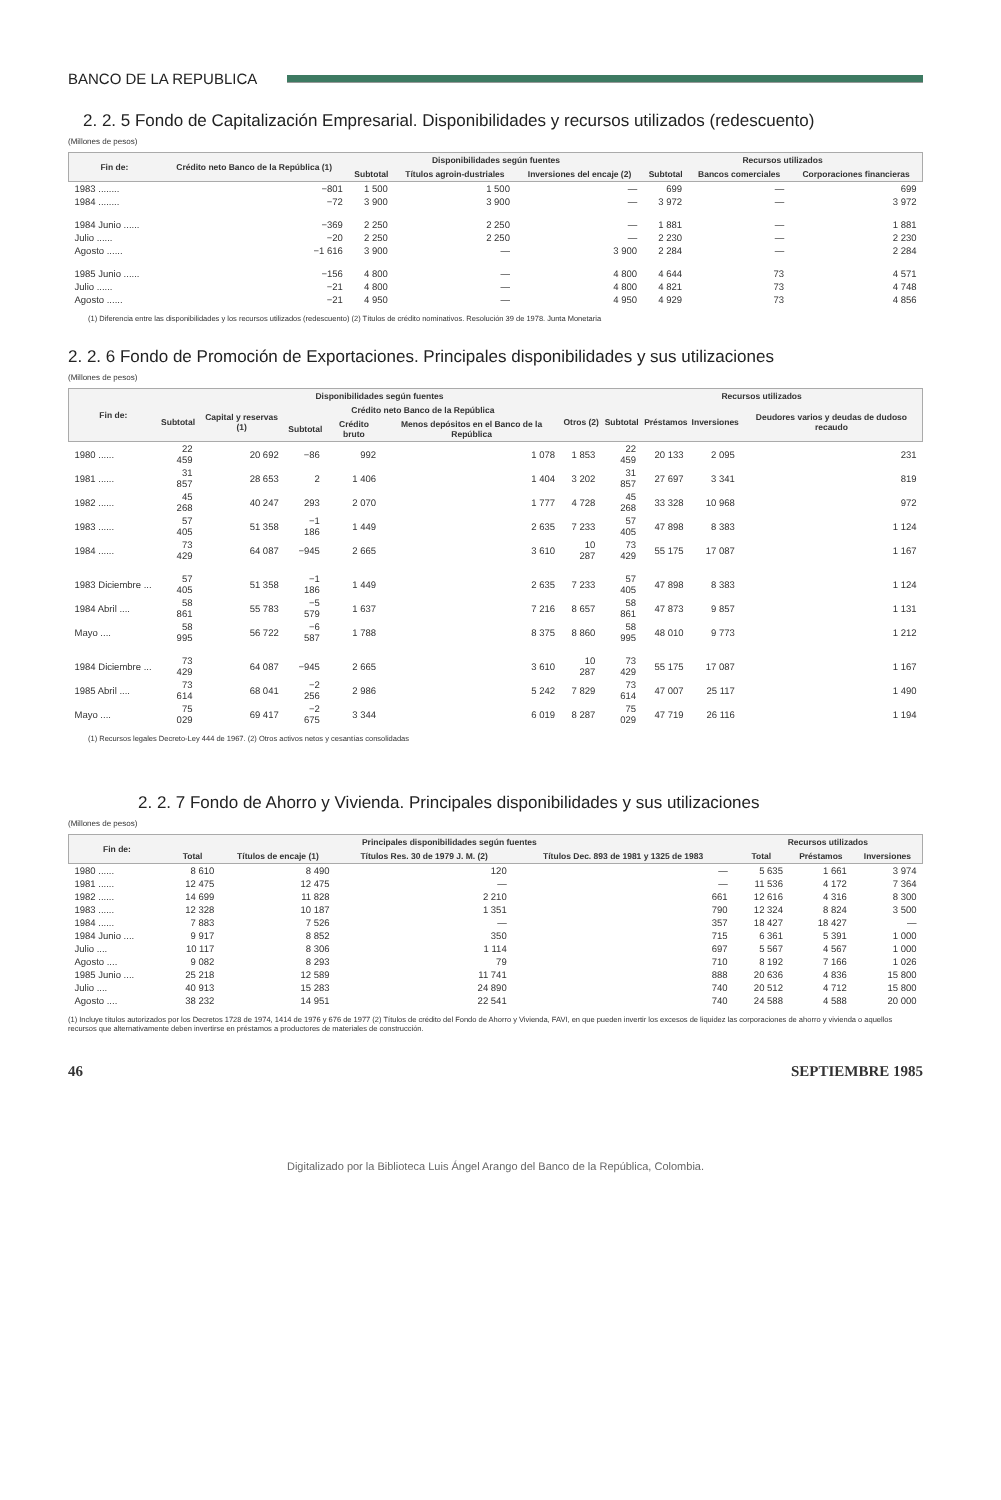BANCO DE LA REPUBLICA
2. 2. 5 Fondo de Capitalización Empresarial. Disponibilidades y recursos utilizados (redescuento)
(Millones de pesos)
| Fin de: | Crédito neto Banco de la República (1) | Disponibilidades según fuentes | | | Recursos utilizados | | |
| --- | --- | --- | --- | --- | --- | --- | --- |
| | | Subtotal | Títulos agroin-dustriales | Inversiones del encaje (2) | Subtotal | Bancos comerciales | Corporaciones financieras |
| 1983 ........ | −801 | 1 500 | 1 500 | — | 699 | — | 699 |
| 1984 ........ | −72 | 3 900 | 3 900 | — | 3 972 | — | 3 972 |
| 1984 Junio ...... | −369 | 2 250 | 2 250 | — | 1 881 | — | 1 881 |
| Julio ...... | −20 | 2 250 | 2 250 | — | 2 230 | — | 2 230 |
| Agosto ...... | −1 616 | 3 900 | — | 3 900 | 2 284 | — | 2 284 |
| 1985 Junio ...... | −156 | 4 800 | — | 4 800 | 4 644 | 73 | 4 571 |
| Julio ...... | −21 | 4 800 | — | 4 800 | 4 821 | 73 | 4 748 |
| Agosto ...... | −21 | 4 950 | — | 4 950 | 4 929 | 73 | 4 856 |
(1) Diferencia entre las disponibilidades y los recursos utilizados (redescuento) (2) Títulos de crédito nominativos. Resolución 39 de 1978. Junta Monetaria
2. 2. 6 Fondo de Promoción de Exportaciones. Principales disponibilidades y sus utilizaciones
(Millones de pesos)
| Fin de: | Disponibilidades según fuentes | | | | | | Recursos utilizados | | | |
| --- | --- | --- | --- | --- | --- | --- | --- | --- | --- | --- |
| | Subtotal | Capital y reservas (1) | Crédito neto Banco de la República | | | Otros (2) | Subtotal | Préstamos | Inversiones | Deudores varios y deudas de dudoso recaudo |
| | | | Subtotal | Crédito bruto | Menos depósitos en el Banco de la República | | | | | |
| 1980 ...... | 22 459 | 20 692 | −86 | 992 | 1 078 | 1 853 | 22 459 | 20 133 | 2 095 | 231 |
| 1981 ...... | 31 857 | 28 653 | 2 | 1 406 | 1 404 | 3 202 | 31 857 | 27 697 | 3 341 | 819 |
| 1982 ...... | 45 268 | 40 247 | 293 | 2 070 | 1 777 | 4 728 | 45 268 | 33 328 | 10 968 | 972 |
| 1983 ...... | 57 405 | 51 358 | −1 186 | 1 449 | 2 635 | 7 233 | 57 405 | 47 898 | 8 383 | 1 124 |
| 1984 ...... | 73 429 | 64 087 | −945 | 2 665 | 3 610 | 10 287 | 73 429 | 55 175 | 17 087 | 1 167 |
| 1983 Diciembre ... | 57 405 | 51 358 | −1 186 | 1 449 | 2 635 | 7 233 | 57 405 | 47 898 | 8 383 | 1 124 |
| 1984 Abril .... | 58 861 | 55 783 | −5 579 | 1 637 | 7 216 | 8 657 | 58 861 | 47 873 | 9 857 | 1 131 |
| Mayo .... | 58 995 | 56 722 | −6 587 | 1 788 | 8 375 | 8 860 | 58 995 | 48 010 | 9 773 | 1 212 |
| 1984 Diciembre ... | 73 429 | 64 087 | −945 | 2 665 | 3 610 | 10 287 | 73 429 | 55 175 | 17 087 | 1 167 |
| 1985 Abril .... | 73 614 | 68 041 | −2 256 | 2 986 | 5 242 | 7 829 | 73 614 | 47 007 | 25 117 | 1 490 |
| Mayo .... | 75 029 | 69 417 | −2 675 | 3 344 | 6 019 | 8 287 | 75 029 | 47 719 | 26 116 | 1 194 |
(1) Recursos legales Decreto-Ley 444 de 1967. (2) Otros activos netos y cesantías consolidadas
2. 2. 7 Fondo de Ahorro y Vivienda. Principales disponibilidades y sus utilizaciones
(Millones de pesos)
| Fin de: | Principales disponibilidades según fuentes | | | | Recursos utilizados | | |
| --- | --- | --- | --- | --- | --- | --- | --- |
| | Total | Títulos de encaje (1) | Títulos Res. 30 de 1979 J. M. (2) | Títulos Dec. 893 de 1981 y 1325 de 1983 | Total | Préstamos | Inversiones |
| 1980 ...... | 8 610 | 8 490 | 120 | — | 5 635 | 1 661 | 3 974 |
| 1981 ...... | 12 475 | 12 475 | — | — | 11 536 | 4 172 | 7 364 |
| 1982 ...... | 14 699 | 11 828 | 2 210 | 661 | 12 616 | 4 316 | 8 300 |
| 1983 ...... | 12 328 | 10 187 | 1 351 | 790 | 12 324 | 8 824 | 3 500 |
| 1984 ...... | 7 883 | 7 526 | — | 357 | 18 427 | 18 427 | — |
| 1984 Junio .... | 9 917 | 8 852 | 350 | 715 | 6 361 | 5 391 | 1 000 |
| Julio .... | 10 117 | 8 306 | 1 114 | 697 | 5 567 | 4 567 | 1 000 |
| Agosto .... | 9 082 | 8 293 | 79 | 710 | 8 192 | 7 166 | 1 026 |
| 1985 Junio .... | 25 218 | 12 589 | 11 741 | 888 | 20 636 | 4 836 | 15 800 |
| Julio .... | 40 913 | 15 283 | 24 890 | 740 | 20 512 | 4 712 | 15 800 |
| Agosto .... | 38 232 | 14 951 | 22 541 | 740 | 24 588 | 4 588 | 20 000 |
(1) Incluye títulos autorizados por los Decretos 1728 de 1974, 1414 de 1976 y 676 de 1977 (2) Títulos de crédito del Fondo de Ahorro y Vivienda, FAVI, en que pueden invertir los excesos de liquidez las corporaciones de ahorro y vivienda o aquellos recursos que alternativamente deben invertirse en préstamos a productores de materiales de construcción.
46 SEPTIEMBRE 1985
Digitalizado por la Biblioteca Luis Ángel Arango del Banco de la República, Colombia.